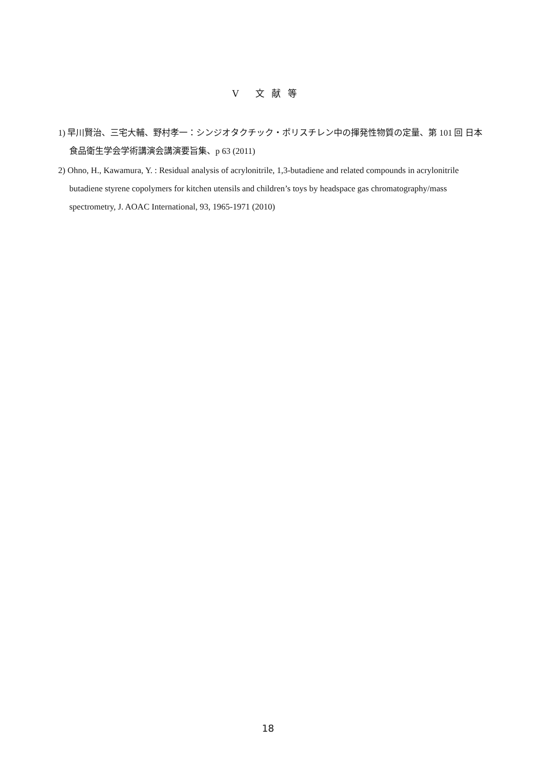Ⅴ 文献等
1) 早川賢治、三宅大輔、野村孝一：シンジオタクチック・ポリスチレン中の揮発性物質の定量、第 101 回 日本食品衛生学会学術講演会講演要旨集、p 63 (2011)
2) Ohno, H., Kawamura, Y. : Residual analysis of acrylonitrile, 1,3-butadiene and related compounds in acrylonitrile butadiene styrene copolymers for kitchen utensils and children’s toys by headspace gas chromatography/mass spectrometry, J. AOAC International, 93, 1965-1971 (2010)
18